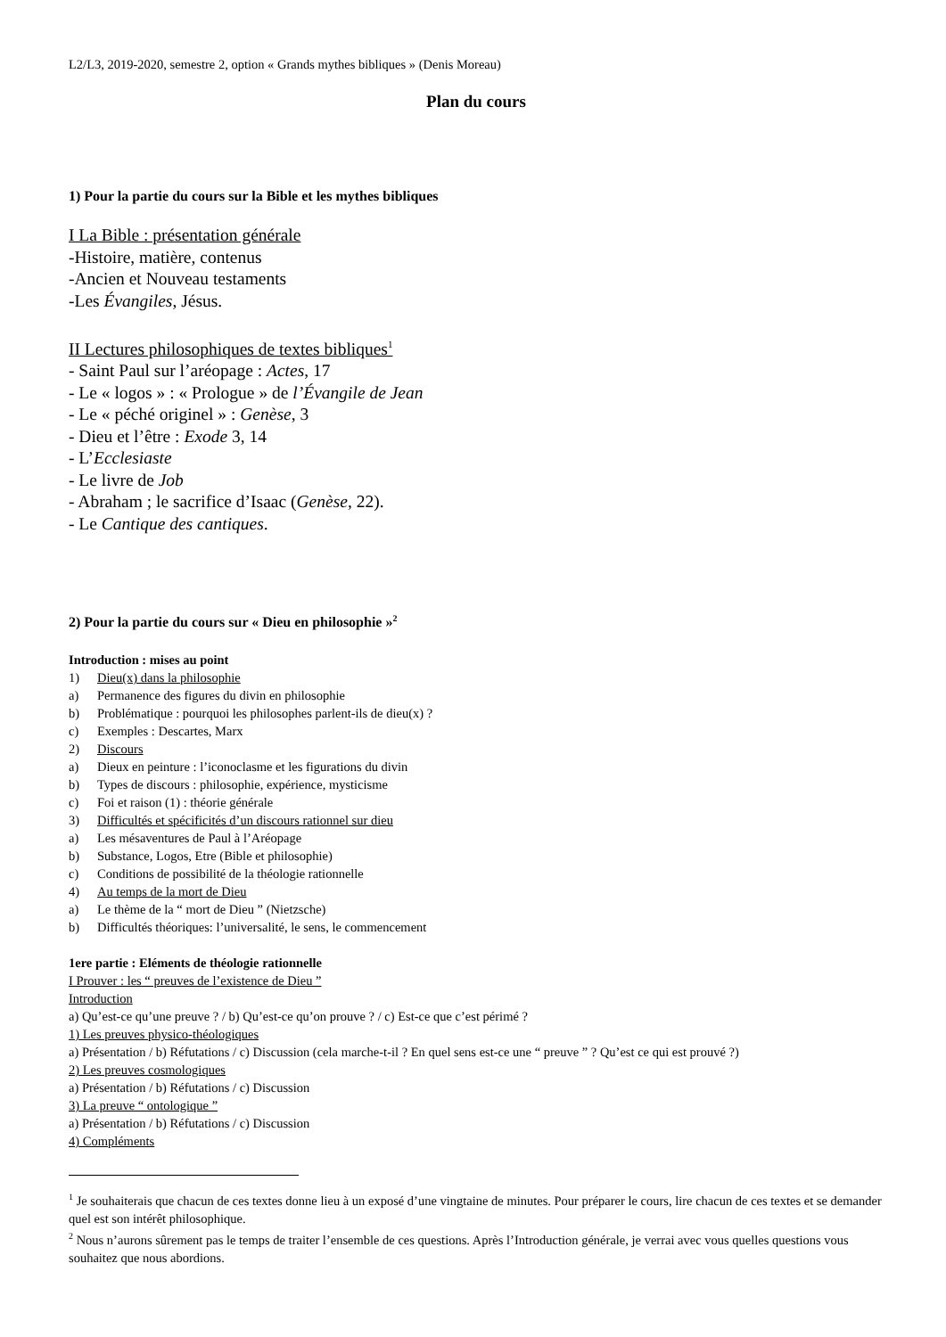L2/L3, 2019-2020, semestre 2, option « Grands mythes bibliques » (Denis Moreau)
Plan du cours
1) Pour la partie du cours sur la Bible et les mythes bibliques
I La Bible : présentation générale
-Histoire, matière, contenus
-Ancien et Nouveau testaments
-Les Évangiles, Jésus.
II Lectures philosophiques de textes bibliques<sup>1</sup>
- Saint Paul sur l’aréopage : Actes, 17
- Le « logos » : « Prologue » de l’Évangile de Jean
- Le « péché originel » : Genèse, 3
- Dieu et l’être : Exode 3, 14
- L’Ecclesiaste
- Le livre de Job
- Abraham ; le sacrifice d’Isaac (Genèse, 22).
- Le Cantique des cantiques.
2) Pour la partie du cours sur « Dieu en philosophie »<sup>2</sup>
Introduction : mises au point
1) Dieu(x) dans la philosophie
a) Permanence des figures du divin en philosophie
b) Problématique : pourquoi les philosophes parlent-ils de dieu(x) ?
c) Exemples : Descartes, Marx
2) Discours
a) Dieux en peinture : l’iconoclasme et les figurations du divin
b) Types de discours : philosophie, expérience, mysticisme
c) Foi et raison (1) : théorie générale
3) Difficultés et spécificités d’un discours rationnel sur dieu
a) Les mésaventures de Paul à l’Aréopage
b) Substance, Logos, Etre (Bible et philosophie)
c) Conditions de possibilité de la théologie rationnelle
4) Au temps de la mort de Dieu
a) Le thème de la “ mort de Dieu ” (Nietzsche)
b) Difficultés théoriques: l’universalité, le sens, le commencement
1ere partie : Eléments de théologie rationnelle
I Prouver : les “ preuves de l’existence de Dieu ”
Introduction
a) Qu’est-ce qu’une preuve ? / b) Qu’est-ce qu’on prouve ? / c) Est-ce que c’est périmé ?
1) Les preuves physico-théologiques
a) Présentation / b) Réfutations / c) Discussion (cela marche-t-il ? En quel sens est-ce une “ preuve ” ? Qu’est ce qui est prouvé ?)
2) Les preuves cosmologiques
a) Présentation / b) Réfutations / c) Discussion
3) La preuve “ ontologique ”
a) Présentation / b) Réfutations / c) Discussion
4) Compléments
<sup>1</sup> Je souhaiterais que chacun de ces textes donne lieu à un exposé d’une vingtaine de minutes. Pour préparer le cours, lire chacun de ces textes et se demander quel est son intérêt philosophique.
<sup>2</sup> Nous n’aurons sûrement pas le temps de traiter l’ensemble de ces questions. Après l’Introduction générale, je verrai avec vous quelles questions vous souhaitez que nous abordions.